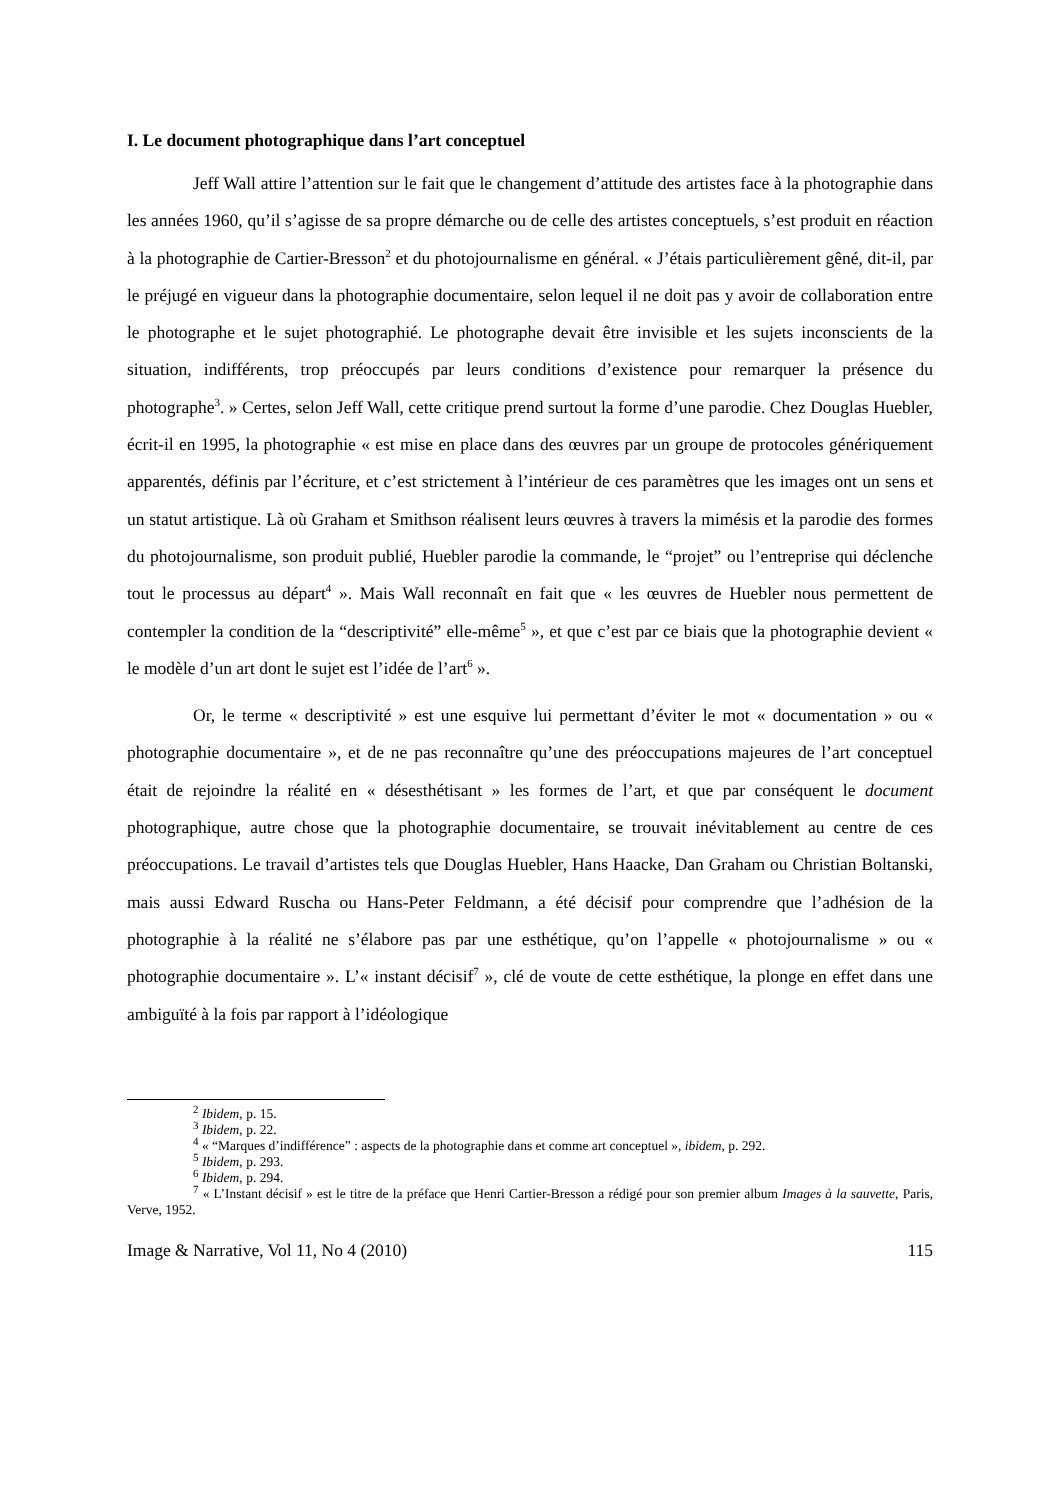I. Le document photographique dans l’art conceptuel
Jeff Wall attire l’attention sur le fait que le changement d’attitude des artistes face à la photographie dans les années 1960, qu’il s’agisse de sa propre démarche ou de celle des artistes conceptuels, s’est produit en réaction à la photographie de Cartier-Bresson<sup>2</sup> et du photojournalisme en général. « J’étais particulièrement gêné, dit-il, par le préjugé en vigueur dans la photographie documentaire, selon lequel il ne doit pas y avoir de collaboration entre le photographe et le sujet photographié. Le photographe devait être invisible et les sujets inconscients de la situation, indifférents, trop préoccupés par leurs conditions d’existence pour remarquer la présence du photographe<sup>3</sup>. » Certes, selon Jeff Wall, cette critique prend surtout la forme d’une parodie. Chez Douglas Huebler, écrit-il en 1995, la photographie « est mise en place dans des œuvres par un groupe de protocoles génériquement apparentés, définis par l’écriture, et c’est strictement à l’intérieur de ces paramètres que les images ont un sens et un statut artistique. Là où Graham et Smithson réalisent leurs œuvres à travers la mimésis et la parodie des formes du photojournalisme, son produit publié, Huebler parodie la commande, le “projet” ou l’entreprise qui déclenche tout le processus au départ<sup>4</sup> ». Mais Wall reconnaît en fait que « les œuvres de Huebler nous permettent de contempler la condition de la “descriptivité” elle-même<sup>5</sup> », et que c’est par ce biais que la photographie devient « le modèle d’un art dont le sujet est l’idée de l’art<sup>6</sup> ».
Or, le terme « descriptivité » est une esquive lui permettant d’éviter le mot « documentation » ou « photographie documentaire », et de ne pas reconnaître qu’une des préoccupations majeures de l’art conceptuel était de rejoindre la réalité en « désesthétisant » les formes de l’art, et que par conséquent le document photographique, autre chose que la photographie documentaire, se trouvait inévitablement au centre de ces préoccupations. Le travail d’artistes tels que Douglas Huebler, Hans Haacke, Dan Graham ou Christian Boltanski, mais aussi Edward Ruscha ou Hans-Peter Feldmann, a été décisif pour comprendre que l’adhésion de la photographie à la réalité ne s’élabore pas par une esthétique, qu’on l’appelle « photojournalisme » ou « photographie documentaire ». L’« instant décisif<sup>7</sup> », clé de voute de cette esthétique, la plonge en effet dans une ambiguïté à la fois par rapport à l’idéologique
<sup>2</sup> Ibidem, p. 15.
<sup>3</sup> Ibidem, p. 22.
<sup>4</sup> « “Marques d’indifférence” : aspects de la photographie dans et comme art conceptuel », ibidem, p. 292.
<sup>5</sup> Ibidem, p. 293.
<sup>6</sup> Ibidem, p. 294.
<sup>7</sup> « L’Instant décisif » est le titre de la préface que Henri Cartier-Bresson a rédigé pour son premier album Images à la sauvette, Paris, Verve, 1952.
Image & Narrative, Vol 11, No 4 (2010) 115